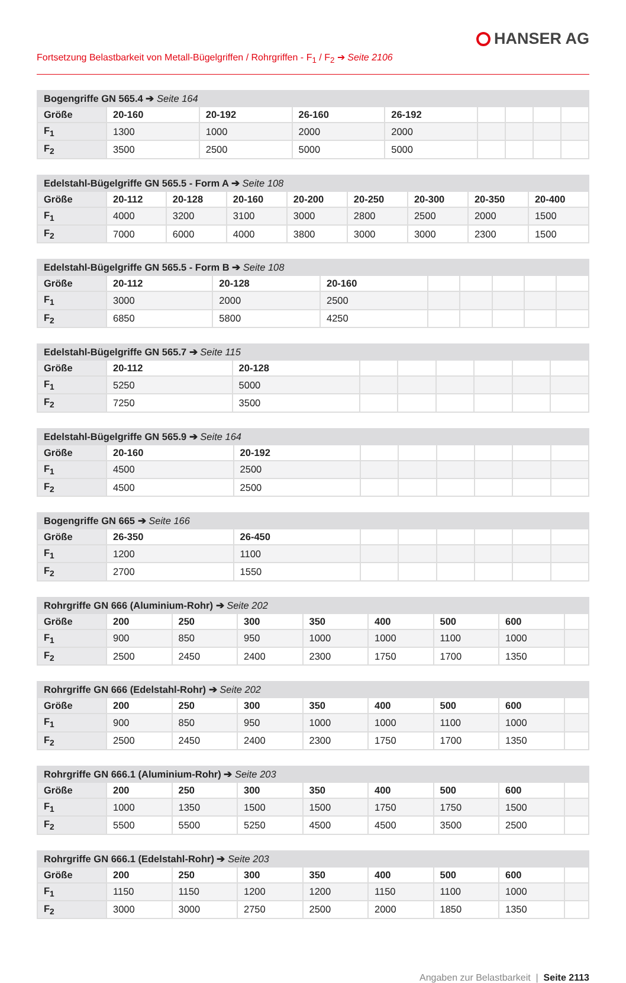HANSER AG
Fortsetzung Belastbarkeit von Metall-Bügelgriffen / Rohrgriffen - F<sub>1</sub> / F<sub>2</sub> ➔ Seite 2106
| Bogengriffe GN 565.4 ➔ Seite 164 | | | | | | | | |
| --- | --- | --- | --- | --- | --- | --- | --- | --- |
| Größe | 20-160 | 20-192 | 26-160 | 26-192 | | | | |
| F<sub>1</sub> | 1300 | 1000 | 2000 | 2000 | | | | |
| F<sub>2</sub> | 3500 | 2500 | 5000 | 5000 | | | | |
| Edelstahl-Bügelgriffe GN 565.5 - Form A ➔ Seite 108 | | | | | | | | |
| --- | --- | --- | --- | --- | --- | --- | --- | --- |
| Größe | 20-112 | 20-128 | 20-160 | 20-200 | 20-250 | 20-300 | 20-350 | 20-400 |
| F<sub>1</sub> | 4000 | 3200 | 3100 | 3000 | 2800 | 2500 | 2000 | 1500 |
| F<sub>2</sub> | 7000 | 6000 | 4000 | 3800 | 3000 | 3000 | 2300 | 1500 |
| Edelstahl-Bügelgriffe GN 565.5 - Form B ➔ Seite 108 | | | | | | | | |
| --- | --- | --- | --- | --- | --- | --- | --- | --- |
| Größe | 20-112 | 20-128 | 20-160 | | | | | |
| F<sub>1</sub> | 3000 | 2000 | 2500 | | | | | |
| F<sub>2</sub> | 6850 | 5800 | 4250 | | | | | |
| Edelstahl-Bügelgriffe GN 565.7 ➔ Seite 115 | | | | | | | | |
| --- | --- | --- | --- | --- | --- | --- | --- | --- |
| Größe | 20-112 | 20-128 | | | | | | |
| F<sub>1</sub> | 5250 | 5000 | | | | | | |
| F<sub>2</sub> | 7250 | 3500 | | | | | | |
| Edelstahl-Bügelgriffe GN 565.9 ➔ Seite 164 | | | | | | | | |
| --- | --- | --- | --- | --- | --- | --- | --- | --- |
| Größe | 20-160 | 20-192 | | | | | | |
| F<sub>1</sub> | 4500 | 2500 | | | | | | |
| F<sub>2</sub> | 4500 | 2500 | | | | | | |
| Bogengriffe GN 665 ➔ Seite 166 | | | | | | | | |
| --- | --- | --- | --- | --- | --- | --- | --- | --- |
| Größe | 26-350 | 26-450 | | | | | | |
| F<sub>1</sub> | 1200 | 1100 | | | | | | |
| F<sub>2</sub> | 2700 | 1550 | | | | | | |
| Rohrgriffe GN 666 (Aluminium-Rohr) ➔ Seite 202 | | | | | | | | |
| --- | --- | --- | --- | --- | --- | --- | --- | --- |
| Größe | 200 | 250 | 300 | 350 | 400 | 500 | 600 | |
| F<sub>1</sub> | 900 | 850 | 950 | 1000 | 1000 | 1100 | 1000 | |
| F<sub>2</sub> | 2500 | 2450 | 2400 | 2300 | 1750 | 1700 | 1350 | |
| Rohrgriffe GN 666 (Edelstahl-Rohr) ➔ Seite 202 | | | | | | | | |
| --- | --- | --- | --- | --- | --- | --- | --- | --- |
| Größe | 200 | 250 | 300 | 350 | 400 | 500 | 600 | |
| F<sub>1</sub> | 900 | 850 | 950 | 1000 | 1000 | 1100 | 1000 | |
| F<sub>2</sub> | 2500 | 2450 | 2400 | 2300 | 1750 | 1700 | 1350 | |
| Rohrgriffe GN 666.1 (Aluminium-Rohr) ➔ Seite 203 | | | | | | | | |
| --- | --- | --- | --- | --- | --- | --- | --- | --- |
| Größe | 200 | 250 | 300 | 350 | 400 | 500 | 600 | |
| F<sub>1</sub> | 1000 | 1350 | 1500 | 1500 | 1750 | 1750 | 1500 | |
| F<sub>2</sub> | 5500 | 5500 | 5250 | 4500 | 4500 | 3500 | 2500 | |
| Rohrgriffe GN 666.1 (Edelstahl-Rohr) ➔ Seite 203 | | | | | | | | |
| --- | --- | --- | --- | --- | --- | --- | --- | --- |
| Größe | 200 | 250 | 300 | 350 | 400 | 500 | 600 | |
| F<sub>1</sub> | 1150 | 1150 | 1200 | 1200 | 1150 | 1100 | 1000 | |
| F<sub>2</sub> | 3000 | 3000 | 2750 | 2500 | 2000 | 1850 | 1350 | |
Angaben zur Belastbarkeit | Seite 2113